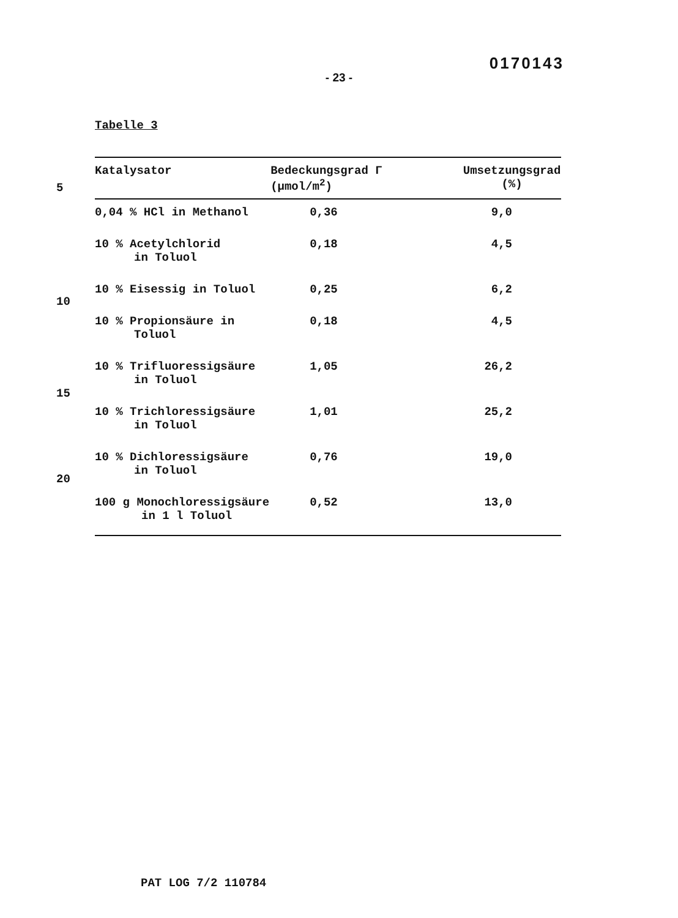0170143
- 23 -
Tabelle 3
5
10
15
20
| Katalysator | Bedeckungsgrad Γ (µmol/m<sup>2</sup>) | Umsetzungsgrad (%) |
| --- | --- | --- |
| 0,04 % HCl in Methanol | 0,36 | 9,0 |
| 10 % Acetylchlorid in Toluol | 0,18 | 4,5 |
| 10 % Eisessig in Toluol | 0,25 | 6,2 |
| 10 % Propionsäure in Toluol | 0,18 | 4,5 |
| 10 % Trifluoressigsäure in Toluol | 1,05 | 26,2 |
| 10 % Trichloressigsäure in Toluol | 1,01 | 25,2 |
| 10 % Dichloressigsäure in Toluol | 0,76 | 19,0 |
| 100 g Monochloressigsäure in 1 l Toluol | 0,52 | 13,0 |
PAT LOG 7/2 110784